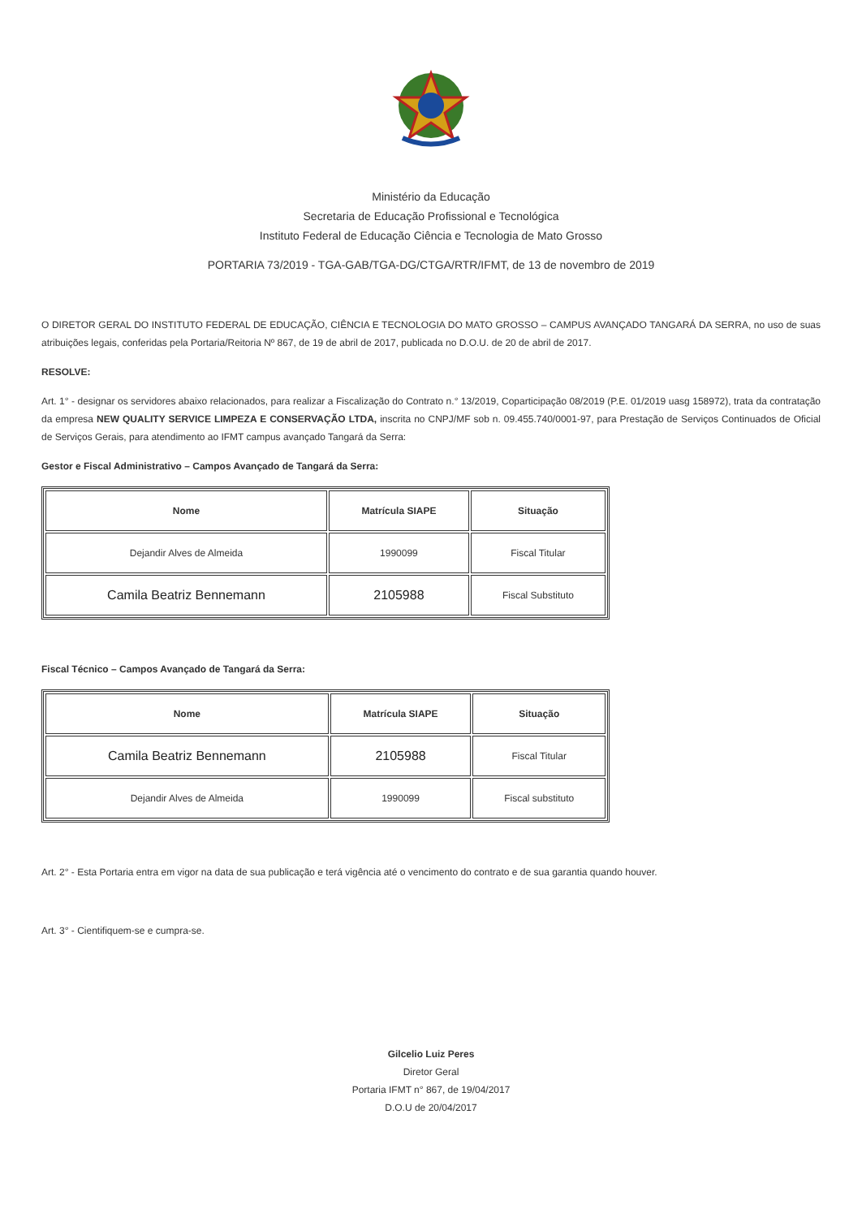Ministério da Educação
Secretaria de Educação Profissional e Tecnológica
Instituto Federal de Educação Ciência e Tecnologia de Mato Grosso
PORTARIA 73/2019 - TGA-GAB/TGA-DG/CTGA/RTR/IFMT, de 13 de novembro de 2019
O DIRETOR GERAL DO INSTITUTO FEDERAL DE EDUCAÇÃO, CIÊNCIA E TECNOLOGIA DO MATO GROSSO – CAMPUS AVANÇADO TANGARÁ DA SERRA, no uso de suas atribuições legais, conferidas pela Portaria/Reitoria Nº 867, de 19 de abril de 2017, publicada no D.O.U. de 20 de abril de 2017.
RESOLVE:
Art. 1° - designar os servidores abaixo relacionados, para realizar a Fiscalização do Contrato n.° 13/2019, Coparticipação 08/2019 (P.E. 01/2019 uasg 158972), trata da contratação da empresa NEW QUALITY SERVICE LIMPEZA E CONSERVAÇÃO LTDA, inscrita no CNPJ/MF sob n. 09.455.740/0001-97, para Prestação de Serviços Continuados de Oficial de Serviços Gerais, para atendimento ao IFMT campus avançado Tangará da Serra:
Gestor e Fiscal Administrativo – Campos Avançado de Tangará da Serra:
| Nome | Matrícula SIAPE | Situação |
| --- | --- | --- |
| Dejandir Alves de Almeida | 1990099 | Fiscal Titular |
| Camila Beatriz Bennemann | 2105988 | Fiscal Substituto |
Fiscal Técnico – Campos Avançado de Tangará da Serra:
| Nome | Matrícula SIAPE | Situação |
| --- | --- | --- |
| Camila Beatriz Bennemann | 2105988 | Fiscal Titular |
| Dejandir Alves de Almeida | 1990099 | Fiscal substituto |
Art. 2° - Esta Portaria entra em vigor na data de sua publicação e terá vigência até o vencimento do contrato e de sua garantia quando houver.
Art. 3° - Cientifiquem-se e cumpra-se.
Gilcelio Luiz Peres
Diretor Geral
Portaria IFMT n° 867, de 19/04/2017
D.O.U de 20/04/2017